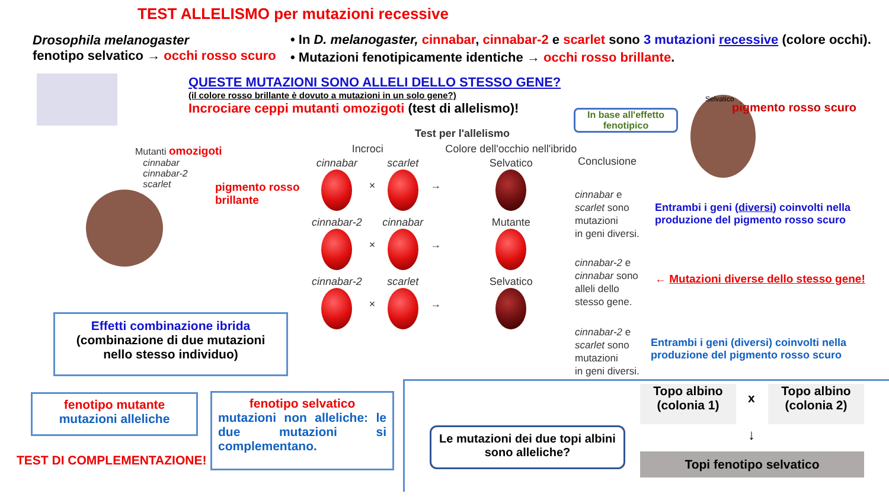TEST ALLELISMO per mutazioni recessive
Drosophila melanogaster
fenotipo selvatico → occhi rosso scuro
• In D. melanogaster, cinnabar, cinnabar-2 e scarlet sono 3 mutazioni recessive (colore occhi).
• Mutazioni fenotipicamente identiche → occhi rosso brillante.
QUESTE MUTAZIONI SONO ALLELI DELLO STESSO GENE?
(il colore rosso brillante è dovuto a mutazioni in un solo gene?)
Incrociare ceppi mutanti omozigoti (test di allelismo)!
Mutanti omozigoti
cinnabar
cinnabar-2
scarlet
pigmento rosso
brillante
Test per l'allelismo
| Incroci | | | | Colore dell'occhio nell'ibrido |
| --- | --- | --- | --- | --- |
| cinnabar | × | scarlet | → | Selvatico |
| cinnabar-2 | × | cinnabar | → | Mutante |
| cinnabar-2 | × | scarlet | → | Selvatico |
In base all'effetto fenotipico
Conclusione
cinnabar e
scarlet sono
mutazioni
in geni diversi.
cinnabar-2 e
cinnabar sono
alleli dello
stesso gene.
cinnabar-2 e
scarlet sono
mutazioni
in geni diversi.
Selvatico
pigmento rosso scuro
Entrambi i geni (diversi) coinvolti nella
produzione del pigmento rosso scuro
← Mutazioni diverse dello stesso gene!
Entrambi i geni (diversi) coinvolti nella
produzione del pigmento rosso scuro
Effetti combinazione ibrida
(combinazione di due mutazioni
nello stesso individuo)
fenotipo mutante
mutazioni alleliche
fenotipo selvatico
mutazioni non alleliche: le due mutazioni si complementano.
TEST DI COMPLEMENTAZIONE!
Le mutazioni dei due topi albini sono alleliche?
Topo albino
(colonia 1)
x
Topo albino
(colonia 2)
↓
Topi fenotipo selvatico